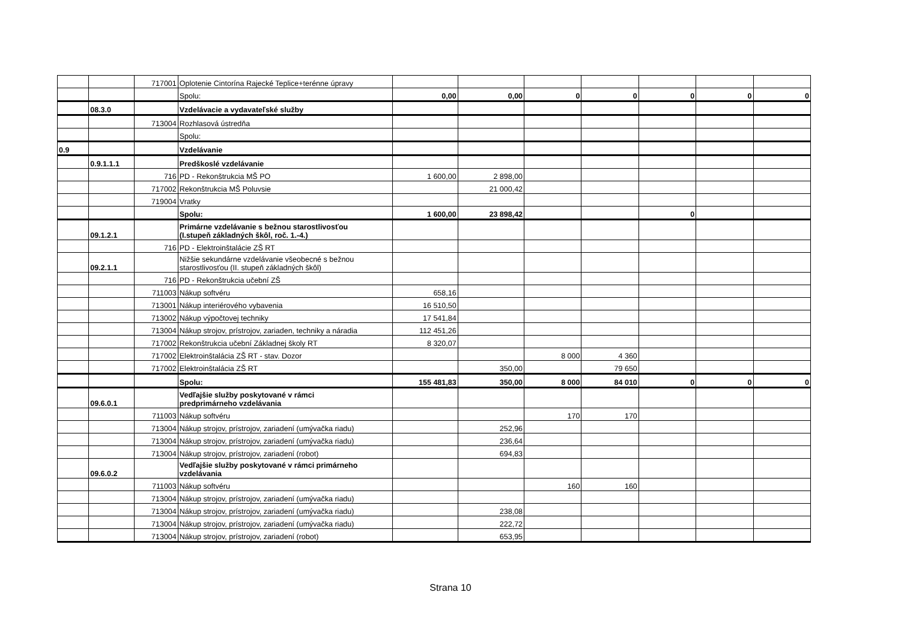| | | 717001 | Oplotenie Cintorína Rajecké Teplice+terénne úpravy | | | | | | | |
| | | | Spolu: | 0,00 | 0,00 | 0 | 0 | 0 | 0 | 0 |
| | 08.3.0 | | Vzdelávacie a vydavateľské služby | | | | | | | |
| | | 713004 | Rozhlasová ústredňa | | | | | | | |
| | | | Spolu: | | | | | | | |
| 0.9 | | | Vzdelávanie | | | | | | | |
| | 0.9.1.1.1 | | Predškoslé vzdelávanie | | | | | | | |
| | | 716 | PD - Rekonštrukcia MŠ PO | 1 600,00 | 2 898,00 | | | | | |
| | | 717002 | Rekonštrukcia MŠ Poluvsie | | 21 000,42 | | | | | |
| | | 719004 | Vratky | | | | | | | |
| | | | Spolu: | 1 600,00 | 23 898,42 | | | 0 | | |
| | 09.1.2.1 | | Primárne vzdelávanie s bežnou starostlivosťou (I.stupeň základných škôl, roč. 1.-4.) | | | | | | | |
| | | 716 | PD - Elektroinštalácie ZŠ RT | | | | | | | |
| | 09.2.1.1 | | Nižšie sekundárne vzdelávanie všeobecné s bežnou starostlivosťou (II. stupeň základných škôl) | | | | | | | |
| | | 716 | PD - Rekonštrukcia učební ZŠ | | | | | | | |
| | | 711003 | Nákup softvéru | 658,16 | | | | | | |
| | | 713001 | Nákup interiérového vybavenia | 16 510,50 | | | | | | |
| | | 713002 | Nákup výpočtovej techniky | 17 541,84 | | | | | | |
| | | 713004 | Nákup strojov, prístrojov, zariaden, techniky a náradia | 112 451,26 | | | | | | |
| | | 717002 | Rekonštrukcia učební Základnej školy RT | 8 320,07 | | | | | | |
| | | 717002 | Elektroinštalácia ZŠ RT - stav. Dozor | | | 8 000 | 4 360 | | | |
| | | 717002 | Elektroinštalácia ZŠ RT | | 350,00 | | 79 650 | | | |
| | | | Spolu: | 155 481,83 | 350,00 | 8 000 | 84 010 | 0 | 0 | 0 |
| | 09.6.0.1 | | Vedľajšie služby poskytované v rámci predprimárneho vzdelávania | | | | | | | |
| | | 711003 | Nákup softvéru | | | 170 | 170 | | | |
| | | 713004 | Nákup strojov, prístrojov, zariadení (umývačka riadu) | | 252,96 | | | | | |
| | | 713004 | Nákup strojov, prístrojov, zariadení (umývačka riadu) | | 236,64 | | | | | |
| | | 713004 | Nákup strojov, prístrojov, zariadení (robot) | | 694,83 | | | | | |
| | 09.6.0.2 | | Vedľajšie služby poskytované v rámci primárneho vzdelávania | | | | | | | |
| | | 711003 | Nákup softvéru | | | 160 | 160 | | | |
| | | 713004 | Nákup strojov, prístrojov, zariadení (umývačka riadu) | | | | | | | |
| | | 713004 | Nákup strojov, prístrojov, zariadení (umývačka riadu) | | 238,08 | | | | | |
| | | 713004 | Nákup strojov, prístrojov, zariadení (umývačka riadu) | | 222,72 | | | | | |
| | | 713004 | Nákup strojov, prístrojov, zariadení (robot) | | 653,95 | | | | | |
Strana 10